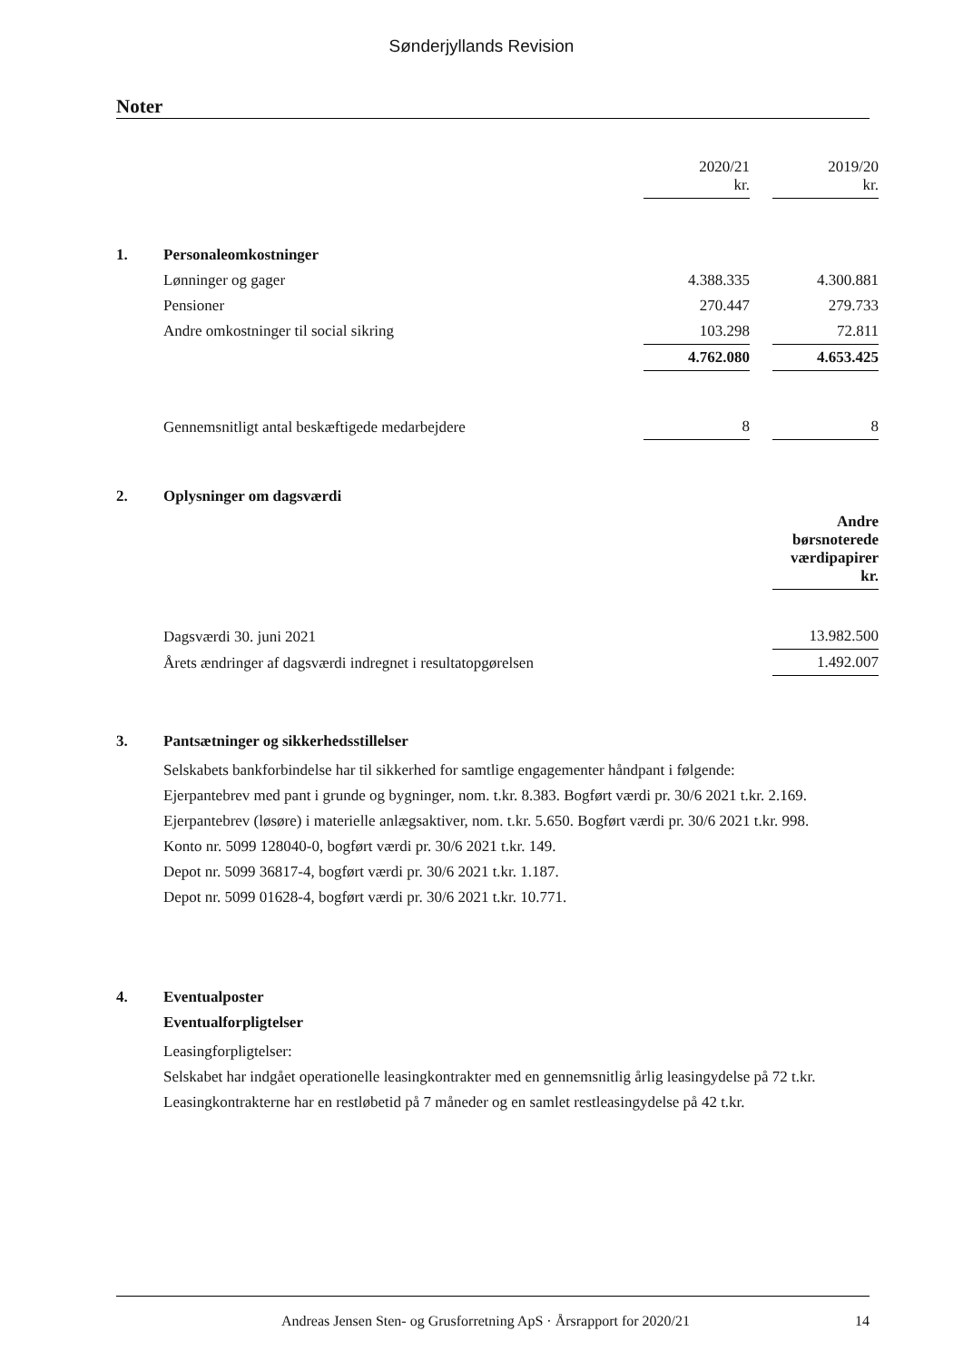Sønderjyllands Revision
Noter
| | | 2020/21 kr. | | 2019/20 kr. |
| 1. | Personaleomkostninger | | | |
| | Lønninger og gager | 4.388.335 | | 4.300.881 |
| | Pensioner | 270.447 | | 279.733 |
| | Andre omkostninger til social sikring | 103.298 | | 72.811 |
| | | 4.762.080 | | 4.653.425 |
| | Gennemsnitligt antal beskæftigede medarbejdere | 8 | | 8 |
| 2. | Oplysninger om dagsværdi | | | |
| | | | | Andre børsnoterede værdipapirer kr. |
| | Dagsværdi 30. juni 2021 | | | 13.982.500 |
| | Årets ændringer af dagsværdi indregnet i resultatopgørelsen | | | 1.492.007 |
| 3. | Pantsætninger og sikkerhedsstillelser | | | |
| | Selskabets bankforbindelse har til sikkerhed for samtlige engagementer håndpant i følgende: Ejerpantebrev med pant i grunde og bygninger, nom. t.kr. 8.383. Bogført værdi pr. 30/6 2021 t.kr. 2.169. Ejerpantebrev (løsøre) i materielle anlægsaktiver, nom. t.kr. 5.650. Bogført værdi pr. 30/6 2021 t.kr. 998. Konto nr. 5099 128040-0, bogført værdi pr. 30/6 2021 t.kr. 149. Depot nr. 5099 36817-4, bogført værdi pr. 30/6 2021 t.kr. 1.187. Depot nr. 5099 01628-4, bogført værdi pr. 30/6 2021 t.kr. 10.771. | | | |
| 4. | Eventualposter | | | |
| | Eventualforpligtelser | | | |
| | Leasingforpligtelser: Selskabet har indgået operationelle leasingkontrakter med en gennemsnitlig årlig leasingydelse på 72 t.kr. Leasingkontrakterne har en restløbetid på 7 måneder og en samlet restleasingydelse på 42 t.kr. | | | |
Andreas Jensen Sten- og Grusforretning ApS · Årsrapport for 2020/21 14